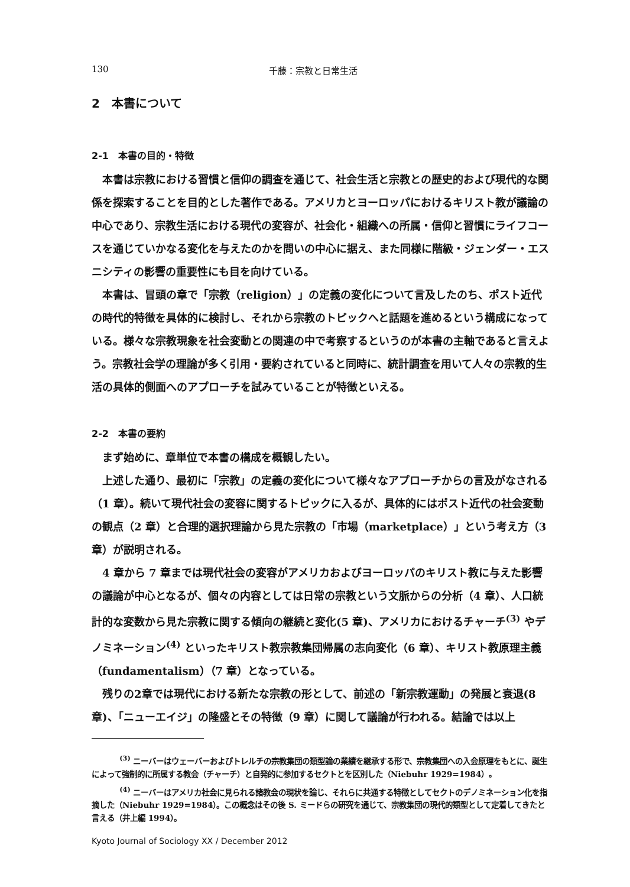130 千藤：宗教と日常生活
2　本書について
2-1　本書の目的・特徴
本書は宗教における習慣と信仰の調査を通じて、社会生活と宗教との歴史的および現代的な関係を探索することを目的とした著作である。アメリカとヨーロッパにおけるキリスト教が議論の中心であり、宗教生活における現代の変容が、社会化・組織への所属・信仰と習慣にライフコースを通じていかなる変化を与えたのかを問いの中心に据え、また同様に階級・ジェンダー・エスニシティの影響の重要性にも目を向けている。
本書は、冒頭の章で「宗教（religion）」の定義の変化について言及したのち、ポスト近代の時代的特徴を具体的に検討し、それから宗教のトピックへと話題を進めるという構成になっている。様々な宗教現象を社会変動との関連の中で考察するというのが本書の主軸であると言えよう。宗教社会学の理論が多く引用・要約されていると同時に、統計調査を用いて人々の宗教的生活の具体的側面へのアプローチを試みていることが特徴といえる。
2-2　本書の要約
まず始めに、章単位で本書の構成を概観したい。
上述した通り、最初に「宗教」の定義の変化について様々なアプローチからの言及がなされる（1 章）。続いて現代社会の変容に関するトピックに入るが、具体的にはポスト近代の社会変動の観点（2 章）と合理的選択理論から見た宗教の「市場（marketplace）」という考え方（3 章）が説明される。
4 章から 7 章までは現代社会の変容がアメリカおよびヨーロッパのキリスト教に与えた影響の議論が中心となるが、個々の内容としては日常の宗教という文脈からの分析（4 章）、人口統計的な変数から見た宗教に関する傾向の継続と変化(5 章)、アメリカにおけるチャーチ<sup>(3)</sup> やデノミネーション<sup>(4)</sup> といったキリスト教宗教集団帰属の志向変化（6 章）、キリスト教原理主義（fundamentalism）（7 章）となっている。
残りの2章では現代における新たな宗教の形として、前述の「新宗教運動」の発展と衰退(8 章)、「ニューエイジ」の隆盛とその特徴（9 章）に関して議論が行われる。結論では以上
<sup>(3)</sup> ニーバーはウェーバーおよびトレルチの宗教集団の類型論の業績を継承する形で、宗教集団への入会原理をもとに、誕生によって強制的に所属する教会（チャーチ）と自発的に参加するセクトとを区別した（Niebuhr 1929=1984）。
<sup>(4)</sup> ニーバーはアメリカ社会に見られる諸教会の現状を論じ、それらに共通する特徴としてセクトのデノミネーション化を指摘した（Niebuhr 1929=1984）。この概念はその後 S. ミードらの研究を通じて、宗教集団の現代的類型として定着してきたと言える（井上編 1994）。
Kyoto Journal of Sociology XX / December 2012